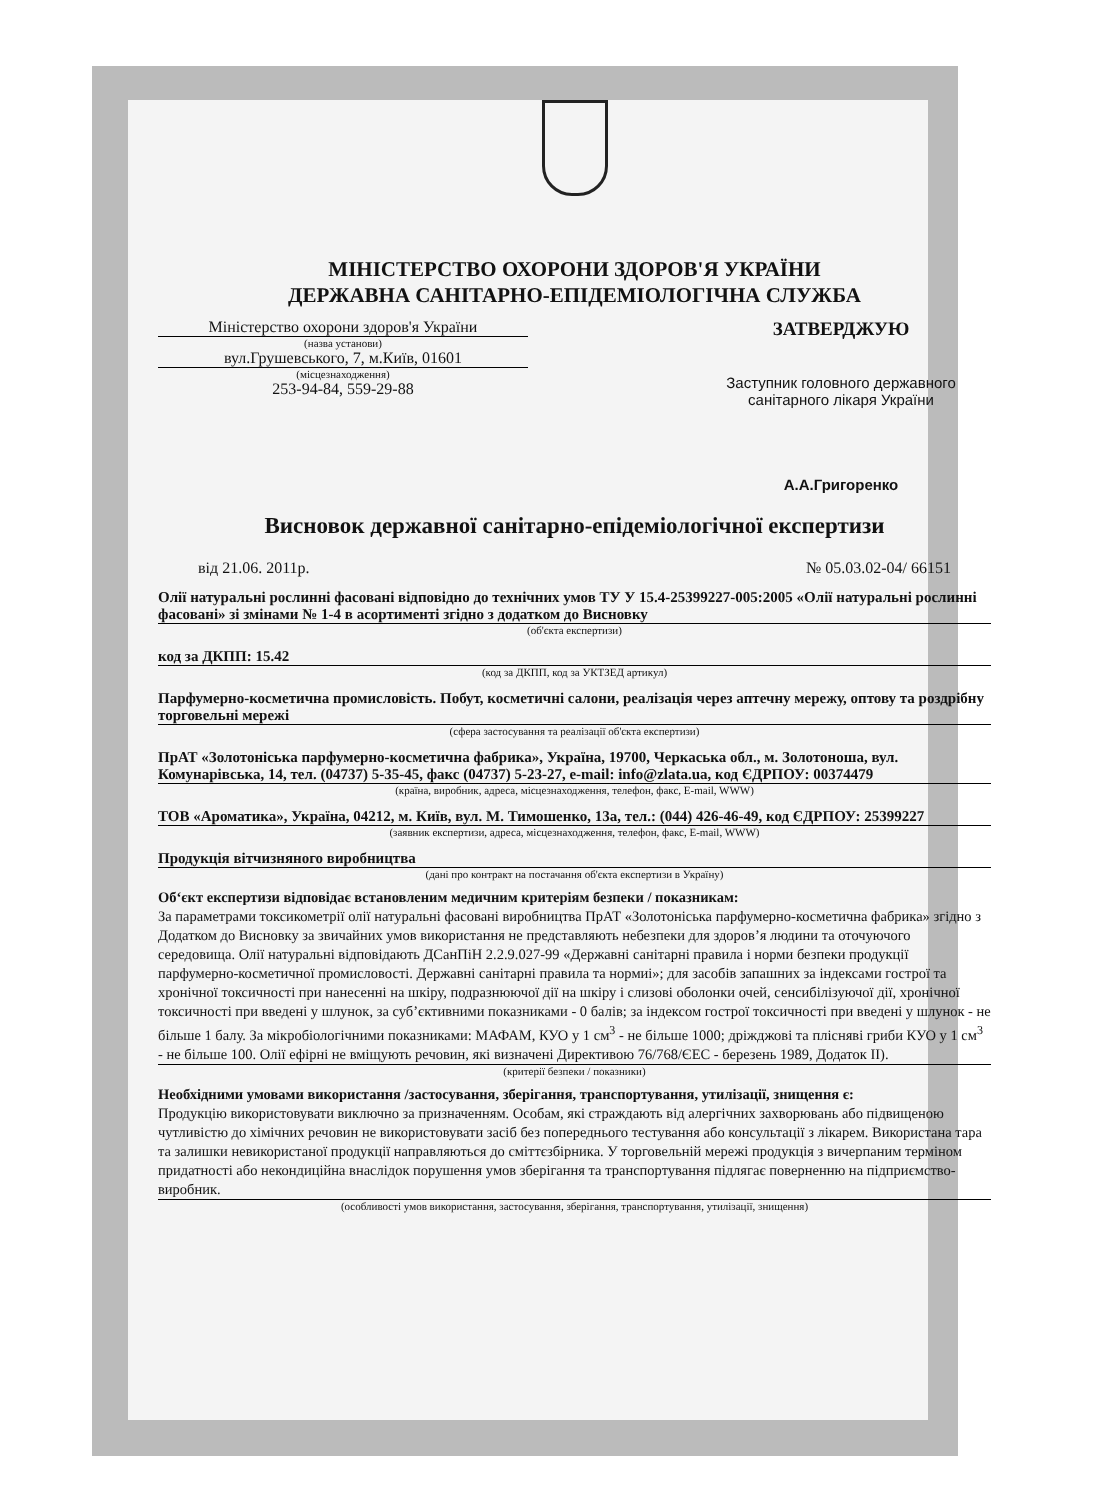МІНІСТЕРСТВО ОХОРОНИ ЗДОРОВ'Я УКРАЇНИ
ДЕРЖАВНА САНІТАРНО-ЕПІДЕМІОЛОГІЧНА СЛУЖБА
Міністерство охорони здоров'я України
(назва установи)
вул.Грушевського, 7, м.Київ, 01601
(місцезнаходження)
253-94-84, 559-29-88
ЗАТВЕРДЖУЮ
Заступник головного державного санітарного лікаря України
А.А.Григоренко
Висновок державної санітарно-епідеміологічної експертизи
від 21.06. 2011р. № 05.03.02-04/ 66151
Олії натуральні рослинні фасовані відповідно до технічних умов ТУ У 15.4-25399227-005:2005 «Олії натуральні рослинні фасовані» зі змінами № 1-4 в асортименті згідно з додатком до Висновку
(об'єкта експертизи)
код за ДКПП: 15.42
(код за ДКПП, код за УКТЗЕД артикул)
Парфумерно-косметична промисловість. Побут, косметичні салони, реалізація через аптечну мережу, оптову та роздрібну торговельні мережі
(сфера застосування та реалізації об'єкта експертизи)
ПрАТ «Золотоніська парфумерно-косметична фабрика», Україна, 19700, Черкаська обл., м. Золотоноша, вул. Комунарівська, 14, тел. (04737) 5-35-45, факс (04737) 5-23-27, e-mail: info@zlata.ua, код ЄДРПОУ: 00374479
(країна, виробник, адреса, місцезнаходження, телефон, факс, E-mail, WWW)
ТОВ «Ароматика», Україна, 04212, м. Київ, вул. М. Тимошенко, 13а, тел.: (044) 426-46-49, код ЄДРПОУ: 25399227
(заявник експертизи, адреса, місцезнаходження, телефон, факс, E-mail, WWW)
Продукція вітчизняного виробництва
(дані про контракт на постачання об'єкта експертизи в Україну)
Об‘єкт експертизи відповідає встановленим медичним критеріям безпеки / показникам:
За параметрами токсикометрії олії натуральні фасовані виробництва ПрАТ «Золотоніська парфумерно-косметична фабрика» згідно з Додатком до Висновку за звичайних умов використання не представляють небезпеки для здоров’я людини та оточуючого середовища. Олії натуральні відповідають ДСанПіН 2.2.9.027-99 «Державні санітарні правила і норми безпеки продукції парфумерно-косметичної промисловості. Державні санітарні правила та нормиі»; для засобів запашних за індексами гострої та хронічної токсичності при нанесенні на шкіру, подразнюючої дії на шкіру і слизові оболонки очей, сенсибілізуючої дії, хронічної токсичності при введені у шлунок, за суб’єктивними показниками - 0 балів; за індексом гострої токсичності при введені у шлунок - не більше 1 балу. За мікробіологічними показниками: МАФАМ, КУО у 1 см<sup>3</sup> - не більше 1000; дріжджові та плісняві гриби КУО у 1 см<sup>3</sup> - не більше 100. Олії ефірні не вміщують речовин, які визначені Директивою 76/768/ЄЕС - березень 1989, Додаток II).
(критерії безпеки / показники)
Необхідними умовами використання /застосування, зберігання, транспортування, утилізації, знищення є:
Продукцію використовувати виключно за призначенням. Особам, які страждають від алергічних захворювань або підвищеною чутливістю до хімічних речовин не використовувати засіб без попереднього тестування або консультації з лікарем. Використана тара та залишки невикористаної продукції направляються до сміттєзбірника. У торговельній мережі продукція з вичерпаним терміном придатності або некондиційна внаслідок порушення умов зберігання та транспортування підлягає поверненню на підприємство-виробник.
(особливості умов використання, застосування, зберігання, транспортування, утилізації, знищення)